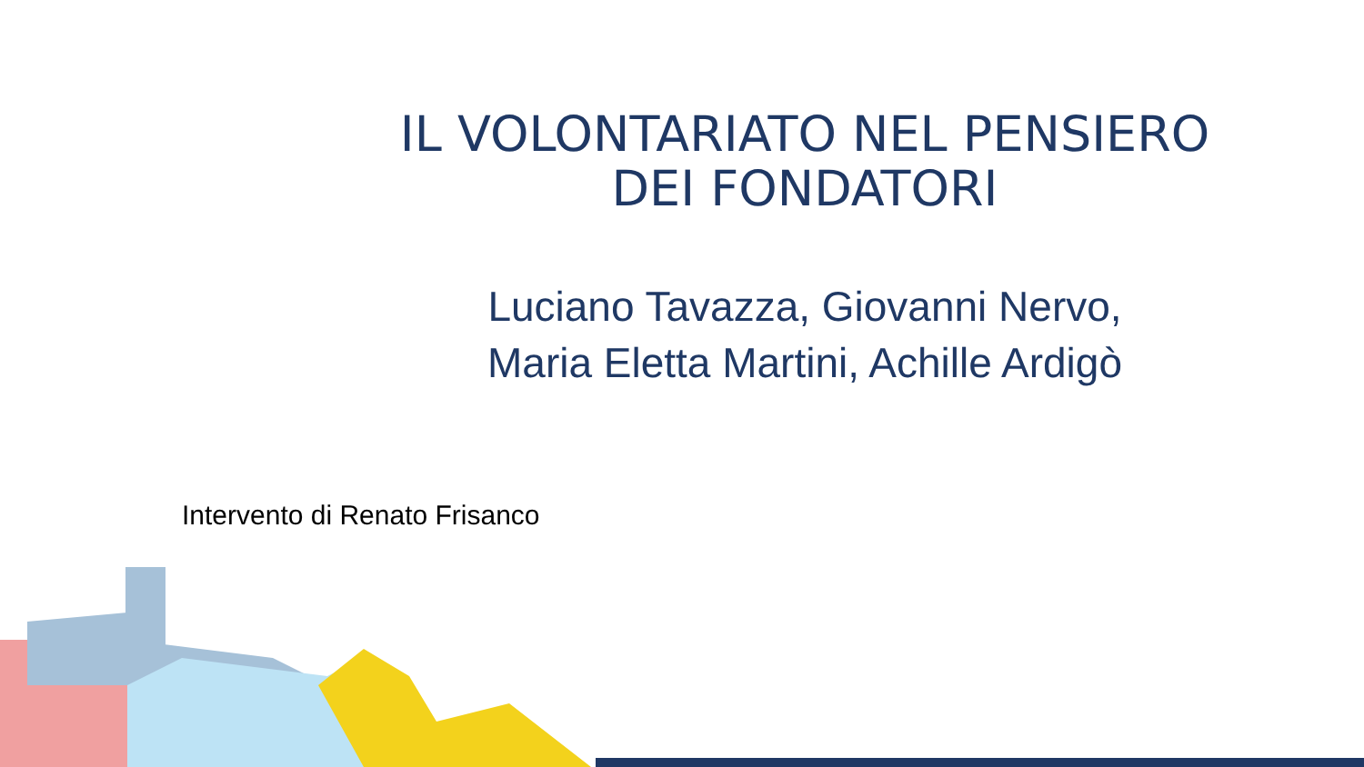IL VOLONTARIATO NEL PENSIERO
DEI FONDATORI
Luciano Tavazza, Giovanni Nervo,
Maria Eletta Martini, Achille Ardigò
Intervento di Renato Frisanco